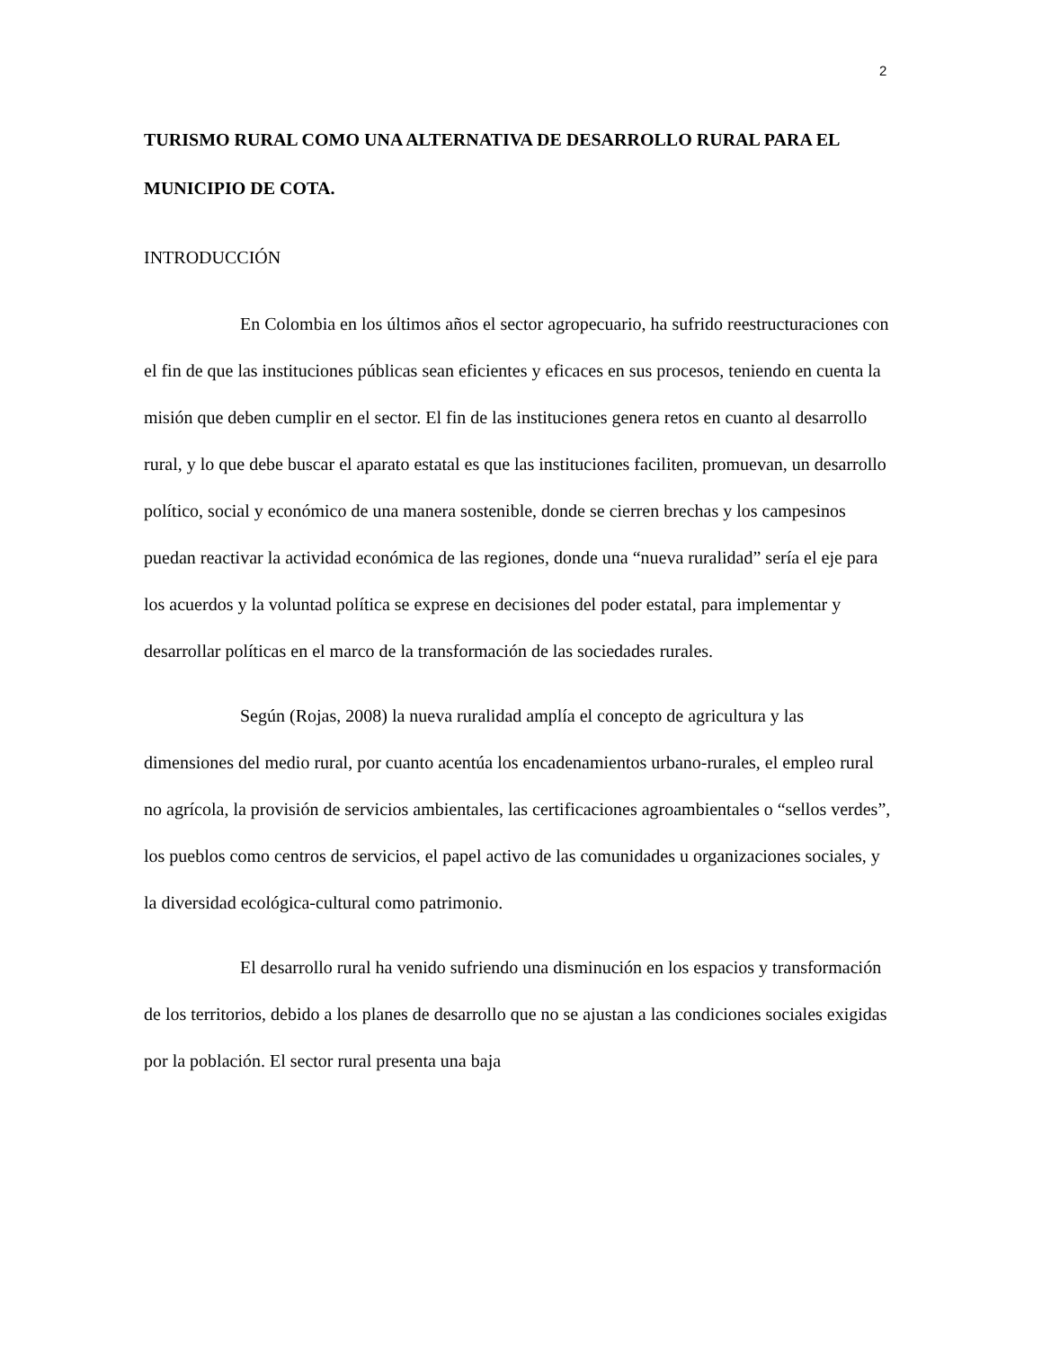2
TURISMO RURAL COMO UNA ALTERNATIVA DE DESARROLLO RURAL PARA EL MUNICIPIO DE COTA.
INTRODUCCIÓN
En Colombia en los últimos años el sector agropecuario, ha sufrido reestructuraciones con el fin de que las instituciones públicas sean eficientes y eficaces en sus procesos, teniendo en cuenta la misión que deben cumplir en el sector. El fin de las instituciones genera retos en cuanto al desarrollo rural, y lo que debe buscar el aparato estatal es que las instituciones faciliten, promuevan, un desarrollo político, social y económico de una manera sostenible, donde se cierren brechas y los campesinos puedan reactivar la actividad económica de las regiones, donde una “nueva ruralidad” sería el eje para los acuerdos y la voluntad política se exprese en decisiones del poder estatal, para implementar y desarrollar políticas en el marco de la transformación de las sociedades rurales.
Según (Rojas, 2008) la nueva ruralidad amplía el concepto de agricultura y las dimensiones del medio rural, por cuanto acentúa los encadenamientos urbano-rurales, el empleo rural no agrícola, la provisión de servicios ambientales, las certificaciones agroambientales o “sellos verdes”, los pueblos como centros de servicios, el papel activo de las comunidades u organizaciones sociales, y la diversidad ecológica-cultural como patrimonio.
El desarrollo rural ha venido sufriendo una disminución en los espacios y transformación de los territorios, debido a los planes de desarrollo que no se ajustan a las condiciones sociales exigidas por la población. El sector rural presenta una baja